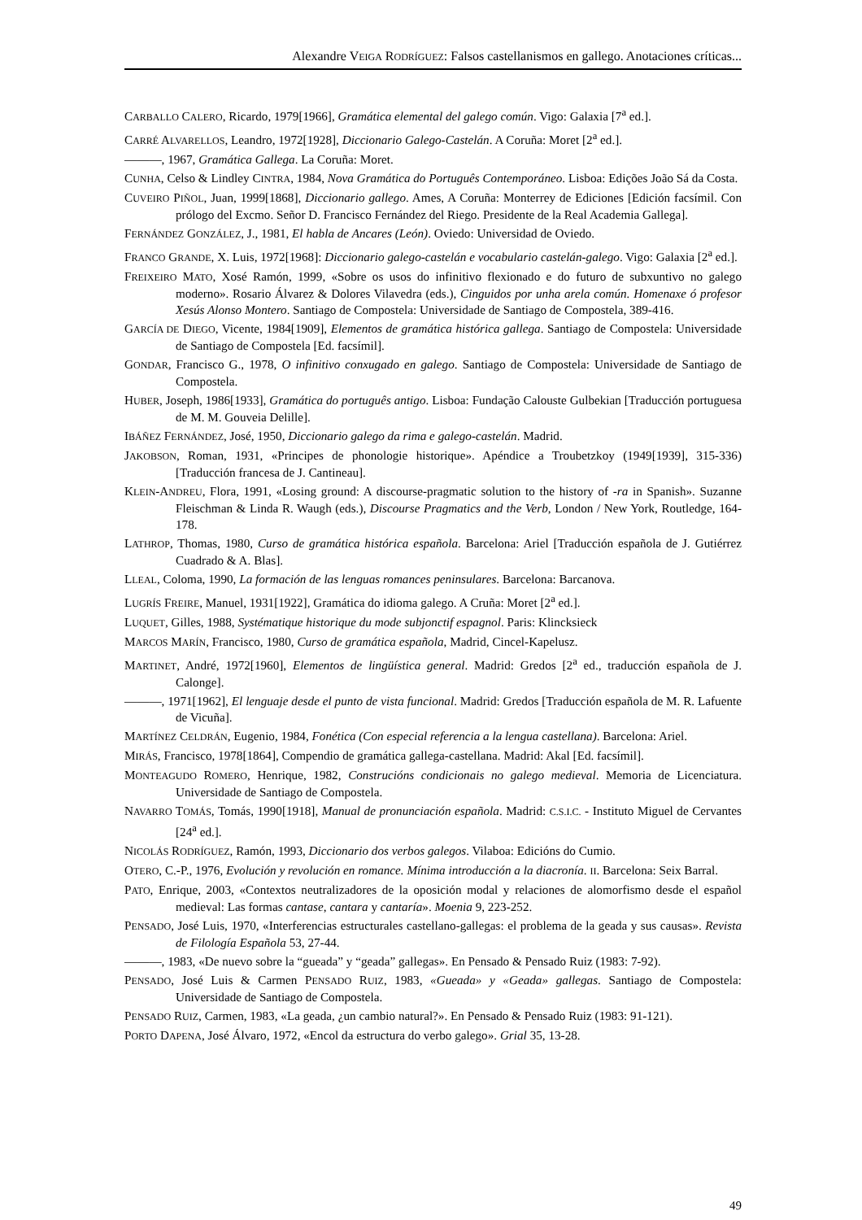Alexandre VEIGA RODRÍGUEZ: Falsos castellanismos en gallego. Anotaciones críticas...
CARBALLO CALERO, Ricardo, 1979[1966], Gramática elemental del galego común. Vigo: Galaxia [7<sup>a</sup> ed.].
CARRÉ ALVARELLOS, Leandro, 1972[1928], Diccionario Galego-Castelán. A Coruña: Moret [2<sup>a</sup> ed.].
———, 1967, Gramática Gallega. La Coruña: Moret.
CUNHA, Celso & Lindley CINTRA, 1984, Nova Gramática do Português Contemporáneo. Lisboa: Edições João Sá da Costa.
CUVEIRO PIÑOL, Juan, 1999[1868], Diccionario gallego. Ames, A Coruña: Monterrey de Ediciones [Edición facsímil. Con prólogo del Excmo. Señor D. Francisco Fernández del Riego. Presidente de la Real Academia Gallega].
FERNÁNDEZ GONZÁLEZ, J., 1981, El habla de Ancares (León). Oviedo: Universidad de Oviedo.
FRANCO GRANDE, X. Luis, 1972[1968]: Diccionario galego-castelán e vocabulario castelán-galego. Vigo: Galaxia [2<sup>a</sup> ed.].
FREIXEIRO MATO, Xosé Ramón, 1999, «Sobre os usos do infinitivo flexionado e do futuro de subxuntivo no galego moderno». Rosario Álvarez & Dolores Vilavedra (eds.), Cinguidos por unha arela común. Homenaxe ó profesor Xesús Alonso Montero. Santiago de Compostela: Universidade de Santiago de Compostela, 389-416.
GARCÍA DE DIEGO, Vicente, 1984[1909], Elementos de gramática histórica gallega. Santiago de Compostela: Universidade de Santiago de Compostela [Ed. facsímil].
GONDAR, Francisco G., 1978, O infinitivo conxugado en galego. Santiago de Compostela: Universidade de Santiago de Compostela.
HUBER, Joseph, 1986[1933], Gramática do português antigo. Lisboa: Fundação Calouste Gulbekian [Traducción portuguesa de M. M. Gouveia Delille].
IBÁÑEZ FERNÁNDEZ, José, 1950, Diccionario galego da rima e galego-castelán. Madrid.
JAKOBSON, Roman, 1931, «Principes de phonologie historique». Apéndice a Troubetzkoy (1949[1939], 315-336) [Traducción francesa de J. Cantineau].
KLEIN-ANDREU, Flora, 1991, «Losing ground: A discourse-pragmatic solution to the history of -ra in Spanish». Suzanne Fleischman & Linda R. Waugh (eds.), Discourse Pragmatics and the Verb, London / New York, Routledge, 164-178.
LATHROP, Thomas, 1980, Curso de gramática histórica española. Barcelona: Ariel [Traducción española de J. Gutiérrez Cuadrado & A. Blas].
LLEAL, Coloma, 1990, La formación de las lenguas romances peninsulares. Barcelona: Barcanova.
LUGRÍS FREIRE, Manuel, 1931[1922], Gramática do idioma galego. A Cruña: Moret [2<sup>a</sup> ed.].
LUQUET, Gilles, 1988, Systématique historique du mode subjonctif espagnol. Paris: Klincksieck
MARCOS MARÍN, Francisco, 1980, Curso de gramática española, Madrid, Cincel-Kapelusz.
MARTINET, André, 1972[1960], Elementos de lingüística general. Madrid: Gredos [2<sup>a</sup> ed., traducción española de J. Calonge].
———, 1971[1962], El lenguaje desde el punto de vista funcional. Madrid: Gredos [Traducción española de M. R. Lafuente de Vicuña].
MARTÍNEZ CELDRÁN, Eugenio, 1984, Fonética (Con especial referencia a la lengua castellana). Barcelona: Ariel.
MIRÁS, Francisco, 1978[1864], Compendio de gramática gallega-castellana. Madrid: Akal [Ed. facsímil].
MONTEAGUDO ROMERO, Henrique, 1982, Construcións condicionais no galego medieval. Memoria de Licenciatura. Universidade de Santiago de Compostela.
NAVARRO TOMÁS, Tomás, 1990[1918], Manual de pronunciación española. Madrid: C.S.I.C. - Instituto Miguel de Cervantes [24<sup>a</sup> ed.].
NICOLÁS RODRÍGUEZ, Ramón, 1993, Diccionario dos verbos galegos. Vilaboa: Edicións do Cumio.
OTERO, C.-P., 1976, Evolución y revolución en romance. Mínima introducción a la diacronía. II. Barcelona: Seix Barral.
PATO, Enrique, 2003, «Contextos neutralizadores de la oposición modal y relaciones de alomorfismo desde el español medieval: Las formas cantase, cantara y cantaría». Moenia 9, 223-252.
PENSADO, José Luis, 1970, «Interferencias estructurales castellano-gallegas: el problema de la geada y sus causas». Revista de Filología Española 53, 27-44.
———, 1983, «De nuevo sobre la “gueada” y “geada” gallegas». En Pensado & Pensado Ruiz (1983: 7-92).
PENSADO, José Luis & Carmen PENSADO RUIZ, 1983, «Gueada» y «Geada» gallegas. Santiago de Compostela: Universidade de Santiago de Compostela.
PENSADO RUIZ, Carmen, 1983, «La geada, ¿un cambio natural?». En Pensado & Pensado Ruiz (1983: 91-121).
PORTO DAPENA, José Álvaro, 1972, «Encol da estructura do verbo galego». Grial 35, 13-28.
49